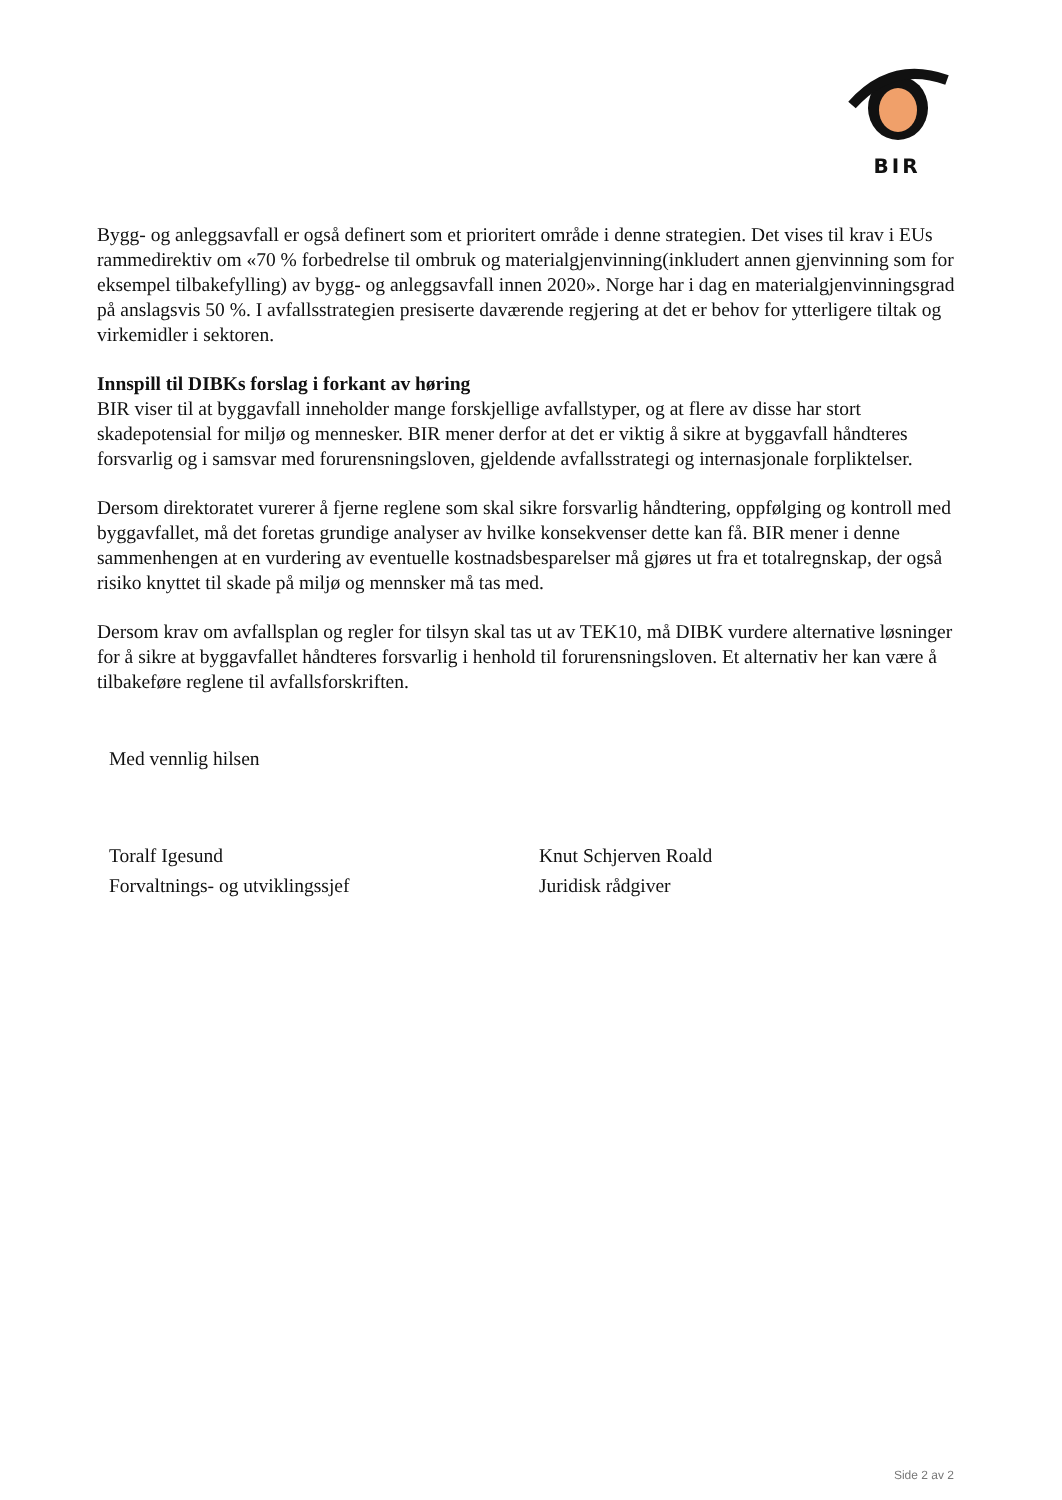BIR
Bygg- og anleggsavfall er også definert som et prioritert område i denne strategien. Det vises til krav i EUs rammedirektiv om «70 % forbedrelse til ombruk og materialgjenvinning(inkludert annen gjenvinning som for eksempel tilbakefylling) av bygg- og anleggsavfall innen 2020». Norge har i dag en materialgjenvinningsgrad på anslagsvis 50 %. I avfallsstrategien presiserte daværende regjering at det er behov for ytterligere tiltak og virkemidler i sektoren.
Innspill til DIBKs forslag i forkant av høring
BIR viser til at byggavfall inneholder mange forskjellige avfallstyper, og at flere av disse har stort skadepotensial for miljø og mennesker. BIR mener derfor at det er viktig å sikre at byggavfall håndteres forsvarlig og i samsvar med forurensningsloven, gjeldende avfallsstrategi og internasjonale forpliktelser.
Dersom direktoratet vurerer å fjerne reglene som skal sikre forsvarlig håndtering, oppfølging og kontroll med byggavfallet, må det foretas grundige analyser av hvilke konsekvenser dette kan få. BIR mener i denne sammenhengen at en vurdering av eventuelle kostnadsbesparelser må gjøres ut fra et totalregnskap, der også risiko knyttet til skade på miljø og mennsker må tas med.
Dersom krav om avfallsplan og regler for tilsyn skal tas ut av TEK10, må DIBK vurdere alternative løsninger for å sikre at byggavfallet håndteres forsvarlig i henhold til forurensningsloven. Et alternativ her kan være å tilbakeføre reglene til avfallsforskriften.
Med vennlig hilsen
Toralf Igesund
Forvaltnings- og utviklingssjef
Knut Schjerven Roald
Juridisk rådgiver
Side 2 av 2